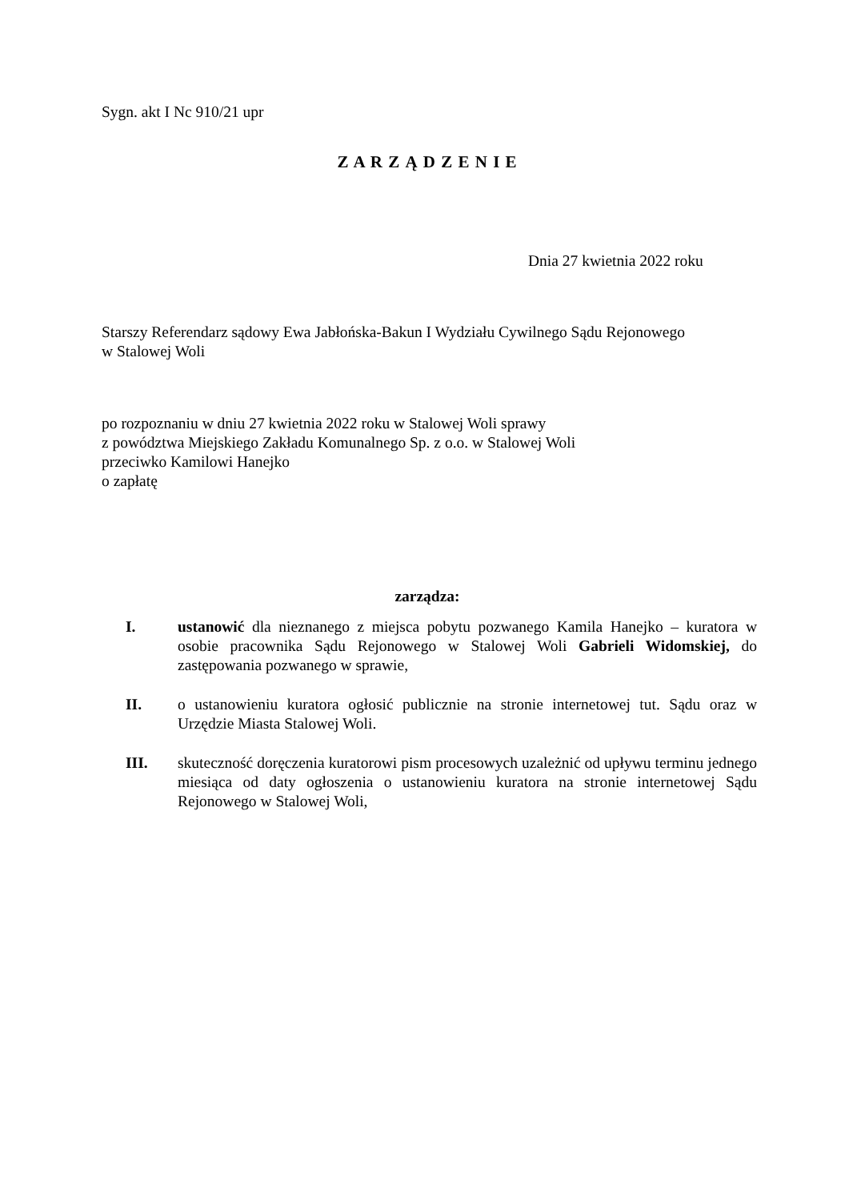Sygn. akt I Nc 910/21 upr
Z A R Z Ą D Z E N I E
Dnia 27 kwietnia 2022 roku
Starszy Referendarz sądowy Ewa Jabłońska-Bakun I Wydziału Cywilnego Sądu Rejonowego
w Stalowej Woli
po rozpoznaniu w dniu 27 kwietnia 2022 roku w Stalowej Woli sprawy
z powództwa Miejskiego Zakładu Komunalnego Sp. z o.o. w Stalowej Woli
przeciwko Kamilowi Hanejko
o zapłatę
zarządza:
I. ustanowić dla nieznanego z miejsca pobytu pozwanego Kamila Hanejko – kuratora w osobie pracownika Sądu Rejonowego w Stalowej Woli Gabrieli Widomskiej, do zastępowania pozwanego w sprawie,
II. o ustanowieniu kuratora ogłosić publicznie na stronie internetowej tut. Sądu oraz w Urzędzie Miasta Stalowej Woli.
III. skuteczność doręczenia kuratorowi pism procesowych uzależnić od upływu terminu jednego miesiąca od daty ogłoszenia o ustanowieniu kuratora na stronie internetowej Sądu Rejonowego w Stalowej Woli,